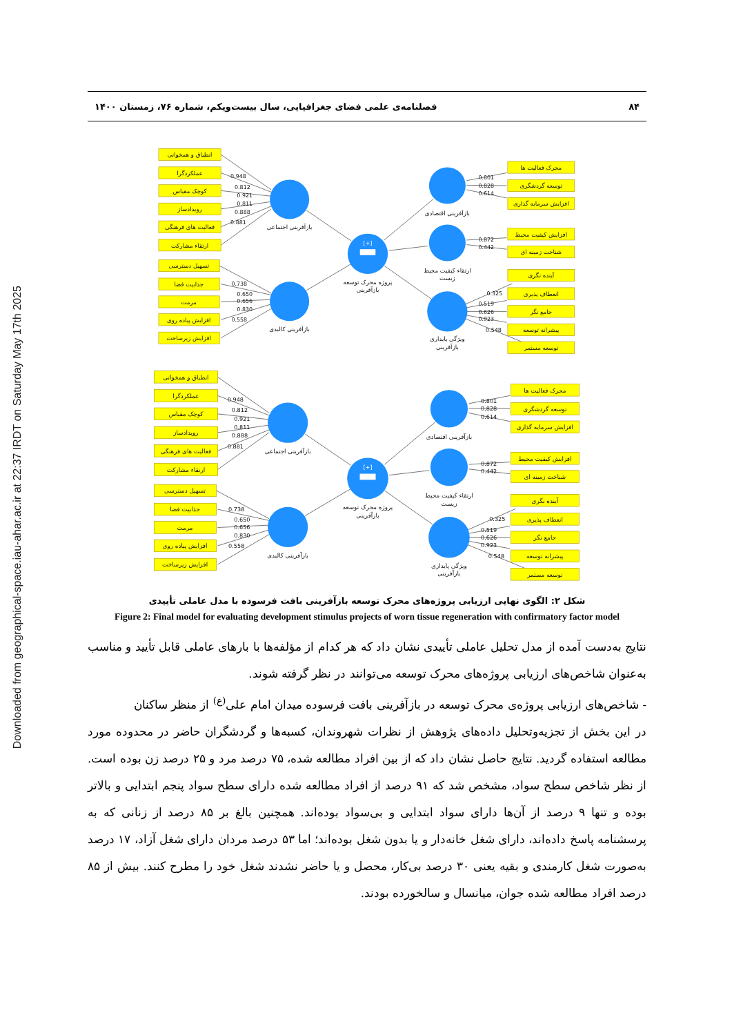Downloaded from geographical-space.iau-ahar.ac.ir at 22:37 IRDT on Saturday May 17th 2025
۸۴ فصلنامه‌ی علمی فضای جغرافیایی، سال بیست‌ویکم، شماره ۷۶، زمستان ۱۴۰۰
[+]
انطباق و همخوانی
عملکردگرا
کوچک مقیاس
رویدادساز
فعالیت های فرهنگی
ارتقاء مشارکت
تسهیل دسترسی
جذابیت فضا
مرمت
افزایش پیاده روی
افزایش زیرساخت
محرک فعالیت ها
توسعه گردشگری
افزایش سرمایه گذاری
افزایش کیفیت محیط
شناخت زمینه ای
آینده نگری
انعطاف پذیری
جامع نگر
پیشرانه توسعه
توسعه مستمر
بازآفرینی اجتماعی
بازآفرینی کالبدی
پروژه محرک توسعه
بازآفرینی
بازآفرینی اقتصادی
ارتقاء کیفیت محیط
زیست
ویژگی پایداری
بازآفرینی
0.948
0.812
0.921
0.811
0.888
0.881
0.738
0.650
0.656
0.830
0.558
0.801
0.828
0.614
0.872
0.442
0.325
0.519
0.626
0.923
0.548
[+]
انطباق و همخوانی
عملکردگرا
کوچک مقیاس
رویدادساز
فعالیت های فرهنگی
ارتقاء مشارکت
تسهیل دسترسی
جذابیت فضا
مرمت
افزایش پیاده روی
افزایش زیرساخت
محرک فعالیت ها
توسعه گردشگری
افزایش سرمایه گذاری
افزایش کیفیت محیط
شناخت زمینه ای
آینده نگری
انعطاف پذیری
جامع نگر
پیشرانه توسعه
توسعه مستمر
بازآفرینی اجتماعی
بازآفرینی کالبدی
پروژه محرک توسعه
بازآفرینی
بازآفرینی اقتصادی
ارتقاء کیفیت محیط
زیست
ویژگی پایداری
بازآفرینی
0.948
0.812
0.921
0.811
0.888
0.881
0.738
0.650
0.656
0.830
0.558
0.801
0.828
0.614
0.872
0.442
0.325
0.519
0.626
0.923
0.548
شکل ۲: الگوی نهایی ارزیابی پروژه‌های محرک توسعه بازآفرینی بافت فرسوده با مدل عاملی تأییدی
Figure 2: Final model for evaluating development stimulus projects of worn tissue regeneration with confirmatory factor model
نتایج به‌دست آمده از مدل تحلیل عاملی تأییدی نشان داد که هر کدام از مؤلفه‌ها با بارهای عاملی قابل تأیید و مناسب به‌عنوان شاخص‌های ارزیابی پروژه‌های محرک توسعه می‌توانند در نظر گرفته شوند.
- شاخص‌های ارزیابی پروژه‌ی محرک توسعه در بازآفرینی بافت فرسوده میدان امام علی<sup>(ع)</sup> از منظر ساکنان
در این بخش از تجزیه‌وتحلیل داده‌های پژوهش از نظرات شهروندان، کسبه‌ها و گردشگران حاضر در محدوده مورد مطالعه استفاده گردید. نتایج حاصل نشان داد که از بین افراد مطالعه شده، ۷۵ درصد مرد و ۲۵ درصد زن بوده است. از نظر شاخص سطح سواد، مشخص شد که ۹۱ درصد از افراد مطالعه شده دارای سطح سواد پنجم ابتدایی و بالاتر بوده و تنها ۹ درصد از آن‌ها دارای سواد ابتدایی و بی‌سواد بوده‌اند. همچنین بالغ بر ۸۵ درصد از زنانی که به پرسشنامه پاسخ داده‌اند، دارای شغل خانه‌دار و یا بدون شغل بوده‌اند؛ اما ۵۳ درصد مردان دارای شغل آزاد، ۱۷ درصد به‌صورت شغل کارمندی و بقیه یعنی ۳۰ درصد بی‌کار، محصل و یا حاضر نشدند شغل خود را مطرح کنند. بیش از ۸۵ درصد افراد مطالعه شده جوان، میانسال و سالخورده بودند.